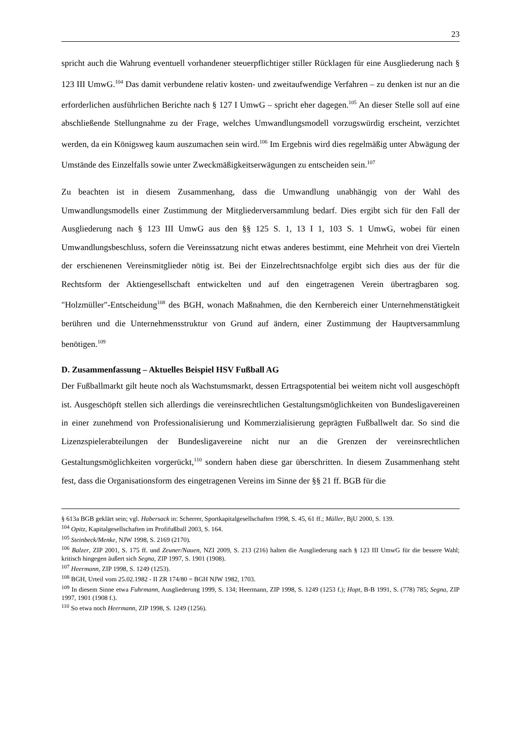23
spricht auch die Wahrung eventuell vorhandener steuerpflichtiger stiller Rücklagen für eine Ausgliederung nach § 123 III UmwG.<sup>104</sup> Das damit verbundene relativ kosten- und zweitaufwendige Verfahren – zu denken ist nur an die erforderlichen ausführlichen Berichte nach § 127 I UmwG – spricht eher dagegen.<sup>105</sup> An dieser Stelle soll auf eine abschließende Stellungnahme zu der Frage, welches Umwandlungsmodell vorzugswürdig erscheint, verzichtet werden, da ein Königsweg kaum auszumachen sein wird.<sup>106</sup> Im Ergebnis wird dies regelmäßig unter Abwägung der Umstände des Einzelfalls sowie unter Zweckmäßigkeitserwägungen zu entscheiden sein.<sup>107</sup>
Zu beachten ist in diesem Zusammenhang, dass die Umwandlung unabhängig von der Wahl des Umwandlungsmodells einer Zustimmung der Mitgliederversammlung bedarf. Dies ergibt sich für den Fall der Ausgliederung nach § 123 III UmwG aus den §§ 125 S. 1, 13 I 1, 103 S. 1 UmwG, wobei für einen Umwandlungsbeschluss, sofern die Vereinssatzung nicht etwas anderes bestimmt, eine Mehrheit von drei Vierteln der erschienenen Vereinsmitglieder nötig ist. Bei der Einzelrechtsnachfolge ergibt sich dies aus der für die Rechtsform der Aktiengesellschaft entwickelten und auf den eingetragenen Verein übertragbaren sog. "Holzmüller"-Entscheidung<sup>108</sup> des BGH, wonach Maßnahmen, die den Kernbereich einer Unternehmenstätigkeit berühren und die Unternehmensstruktur von Grund auf ändern, einer Zustimmung der Hauptversammlung benötigen.<sup>109</sup>
D. Zusammenfassung – Aktuelles Beispiel HSV Fußball AG
Der Fußballmarkt gilt heute noch als Wachstumsmarkt, dessen Ertragspotential bei weitem nicht voll ausgeschöpft ist. Ausgeschöpft stellen sich allerdings die vereinsrechtlichen Gestaltungsmöglichkeiten von Bundesligavereinen in einer zunehmend von Professionalisierung und Kommerzialisierung geprägten Fußballwelt dar. So sind die Lizenzspielerabteilungen der Bundesligavereine nicht nur an die Grenzen der vereinsrechtlichen Gestaltungsmöglichkeiten vorgerückt,<sup>110</sup> sondern haben diese gar überschritten. In diesem Zusammenhang steht fest, dass die Organisationsform des eingetragenen Vereins im Sinne der §§ 21 ff. BGB für die
§ 613a BGB geklärt sein; vgl. Habersack in: Scherrer, Sportkapitalgesellschaften 1998, S. 45, 61 ff.; Müller, BjU 2000, S. 139.
<sup>104</sup> Opitz, Kapitalgesellschaften im Profifußball 2003, S. 164.
<sup>105</sup> Steinbeck/Menke, NJW 1998, S. 2169 (2170).
<sup>106</sup> Balzer, ZIP 2001, S. 175 ff. und Zeuner/Nauen, NZI 2009, S. 213 (216) halten die Ausgliederung nach § 123 III UmwG für die bessere Wahl; kritisch hingegen äußert sich Segna, ZIP 1997, S. 1901 (1908).
<sup>107</sup> Heermann, ZIP 1998, S. 1249 (1253).
<sup>108</sup> BGH, Urteil vom 25.02.1982 - II ZR 174/80 = BGH NJW 1982, 1703.
<sup>109</sup> In diesem Sinne etwa Fuhrmann, Ausgliederung 1999, S. 134; Heermann, ZIP 1998, S. 1249 (1253 f.); Hopt, B-B 1991, S. (778) 785; Segna, ZIP 1997, 1901 (1908 f.).
<sup>110</sup> So etwa noch Heermann, ZIP 1998, S. 1249 (1256).